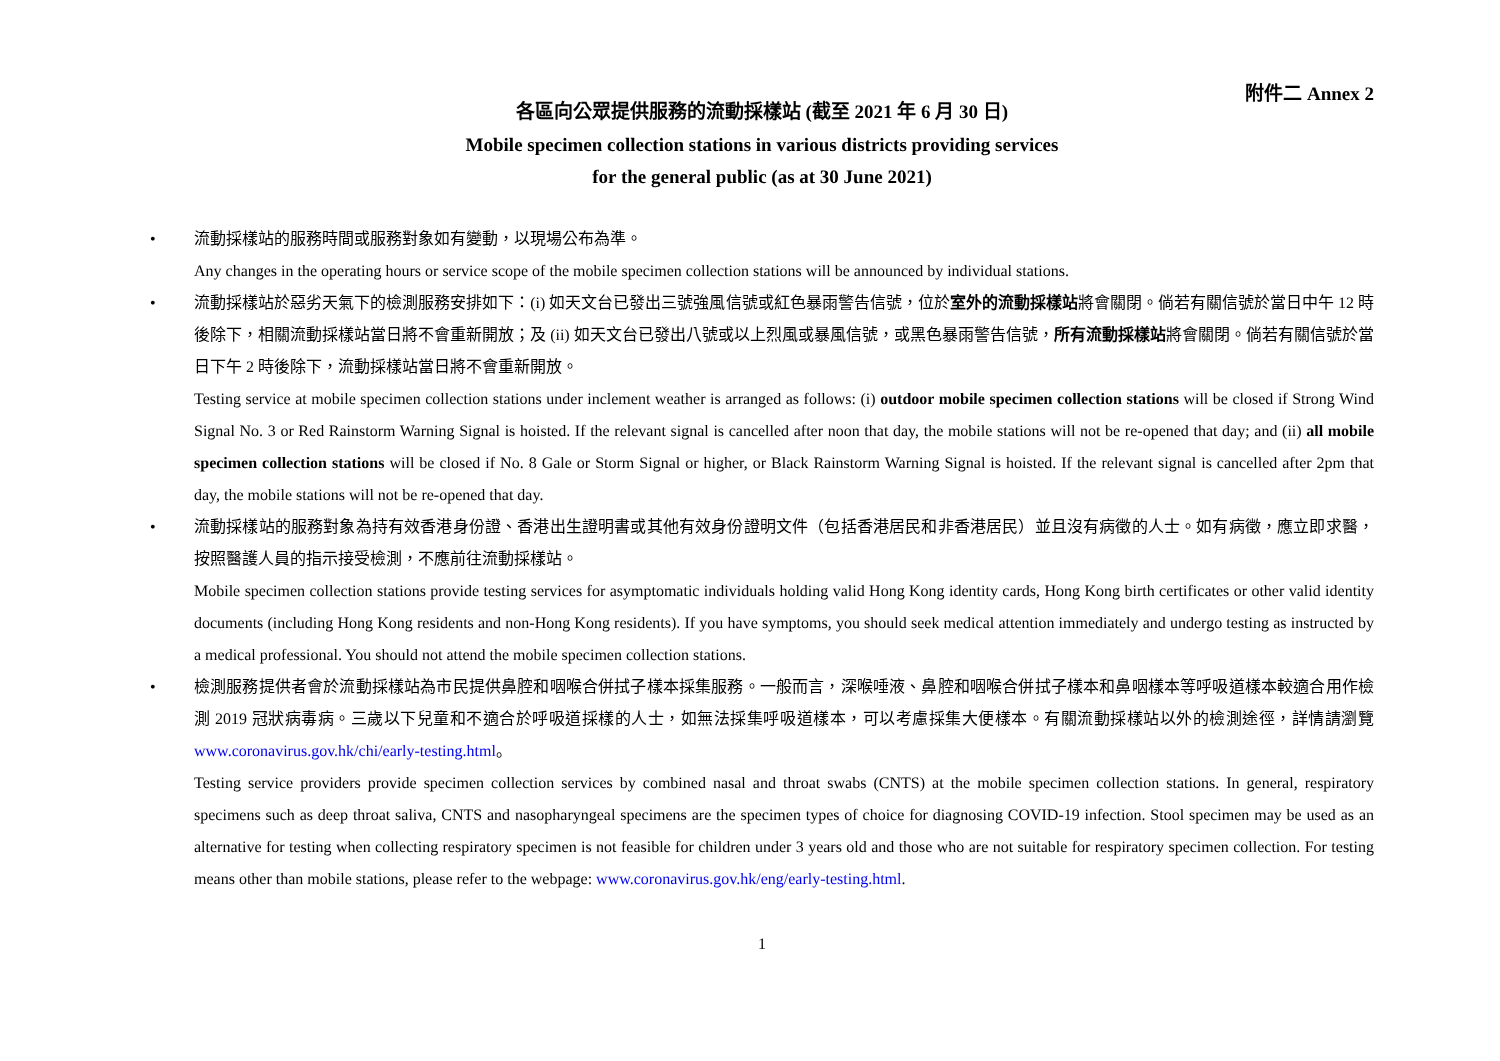附件二 Annex 2
各區向公眾提供服務的流動採樣站 (截至 2021 年 6 月 30 日)
Mobile specimen collection stations in various districts providing services
for the general public (as at 30 June 2021)
• 流動採樣站的服務時間或服務對象如有變動，以現場公布為準。
Any changes in the operating hours or service scope of the mobile specimen collection stations will be announced by individual stations.
• 流動採樣站於惡劣天氣下的檢測服務安排如下：(i) 如天文台已發出三號強風信號或紅色暴雨警告信號，位於室外的流動採樣站將會關閉。倘若有關信號於當日中午 12 時後除下，相關流動採樣站當日將不會重新開放；及 (ii) 如天文台已發出八號或以上烈風或暴風信號，或黑色暴雨警告信號，所有流動採樣站將會關閉。倘若有關信號於當日下午 2 時後除下，流動採樣站當日將不會重新開放。
Testing service at mobile specimen collection stations under inclement weather is arranged as follows: (i) outdoor mobile specimen collection stations will be closed if Strong Wind Signal No. 3 or Red Rainstorm Warning Signal is hoisted. If the relevant signal is cancelled after noon that day, the mobile stations will not be re-opened that day; and (ii) all mobile specimen collection stations will be closed if No. 8 Gale or Storm Signal or higher, or Black Rainstorm Warning Signal is hoisted. If the relevant signal is cancelled after 2pm that day, the mobile stations will not be re-opened that day.
• 流動採樣站的服務對象為持有效香港身份證、香港出生證明書或其他有效身份證明文件（包括香港居民和非香港居民）並且沒有病徵的人士。如有病徵，應立即求醫，按照醫護人員的指示接受檢測，不應前往流動採樣站。
Mobile specimen collection stations provide testing services for asymptomatic individuals holding valid Hong Kong identity cards, Hong Kong birth certificates or other valid identity documents (including Hong Kong residents and non-Hong Kong residents). If you have symptoms, you should seek medical attention immediately and undergo testing as instructed by a medical professional. You should not attend the mobile specimen collection stations.
• 檢測服務提供者會於流動採樣站為市民提供鼻腔和咽喉合併拭子樣本採集服務。一般而言，深喉唾液、鼻腔和咽喉合併拭子樣本和鼻咽樣本等呼吸道樣本較適合用作檢測 2019 冠狀病毒病。三歲以下兒童和不適合於呼吸道採樣的人士，如無法採集呼吸道樣本，可以考慮採集大便樣本。有關流動採樣站以外的檢測途徑，詳情請瀏覽 www.coronavirus.gov.hk/chi/early-testing.html。
Testing service providers provide specimen collection services by combined nasal and throat swabs (CNTS) at the mobile specimen collection stations. In general, respiratory specimens such as deep throat saliva, CNTS and nasopharyngeal specimens are the specimen types of choice for diagnosing COVID-19 infection. Stool specimen may be used as an alternative for testing when collecting respiratory specimen is not feasible for children under 3 years old and those who are not suitable for respiratory specimen collection. For testing means other than mobile stations, please refer to the webpage: www.coronavirus.gov.hk/eng/early-testing.html.
1